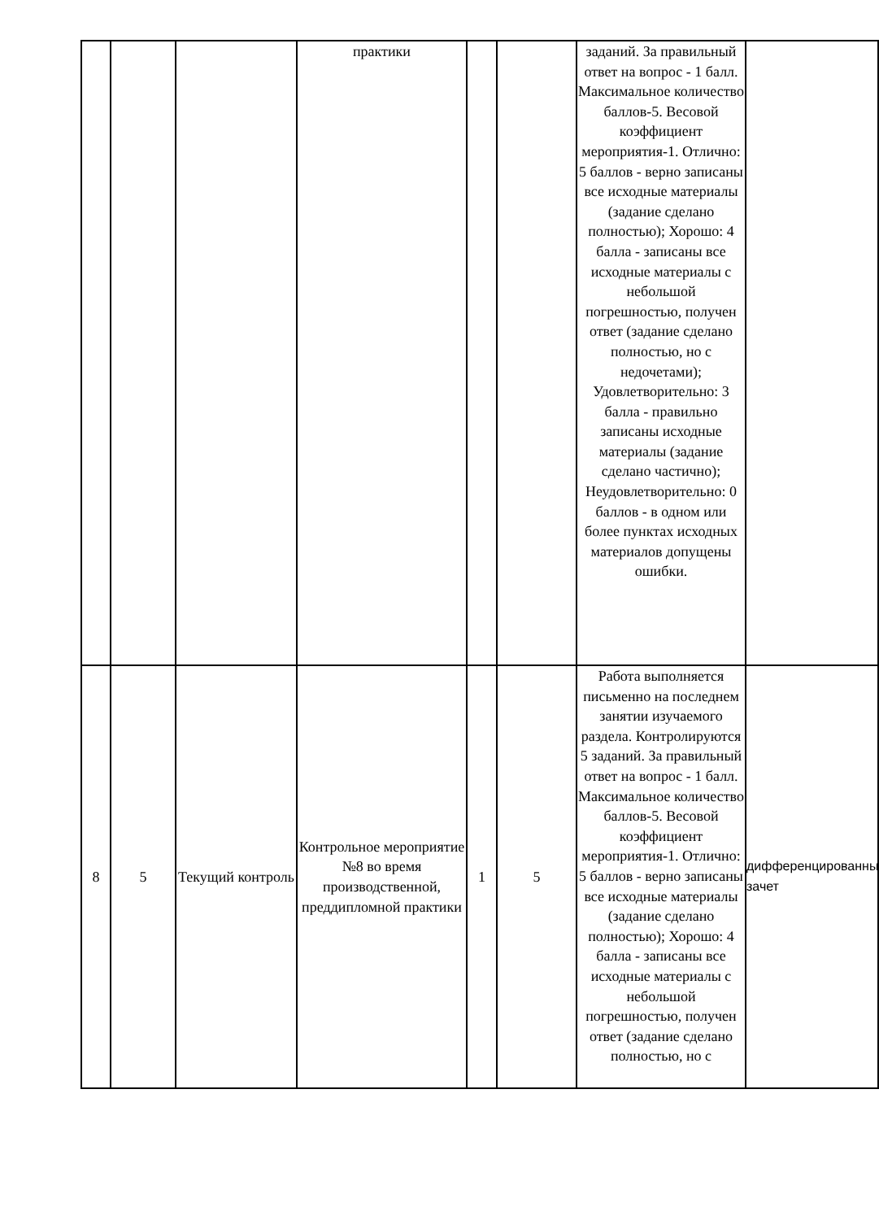| | | | практики | | | заданий. За правильный ответ на вопрос - 1 балл. Максимальное количество баллов-5. Весовой коэффициент мероприятия-1. Отлично: 5 баллов - верно записаны все исходные материалы (задание сделано полностью); Хорошо: 4 балла - записаны все исходные материалы с небольшой погрешностью, получен ответ (задание сделано полностью, но с недочетами); Удовлетворительно: 3 балла - правильно записаны исходные материалы (задание сделано частично); Неудовлетворительно: 0 баллов - в одном или более пунктах исходных материалов допущены ошибки. | |
| 8 | 5 | Текущий контроль | Контрольное мероприятие №8 во время производственной, преддипломной практики | 1 | 5 | Работа выполняется письменно на последнем занятии изучаемого раздела. Контролируются 5 заданий. За правильный ответ на вопрос - 1 балл. Максимальное количество баллов-5. Весовой коэффициент мероприятия-1. Отлично: 5 баллов - верно записаны все исходные материалы (задание сделано полностью); Хорошо: 4 балла - записаны все исходные материалы с небольшой погрешностью, получен ответ (задание сделано полностью, но с | дифференцированный зачет |